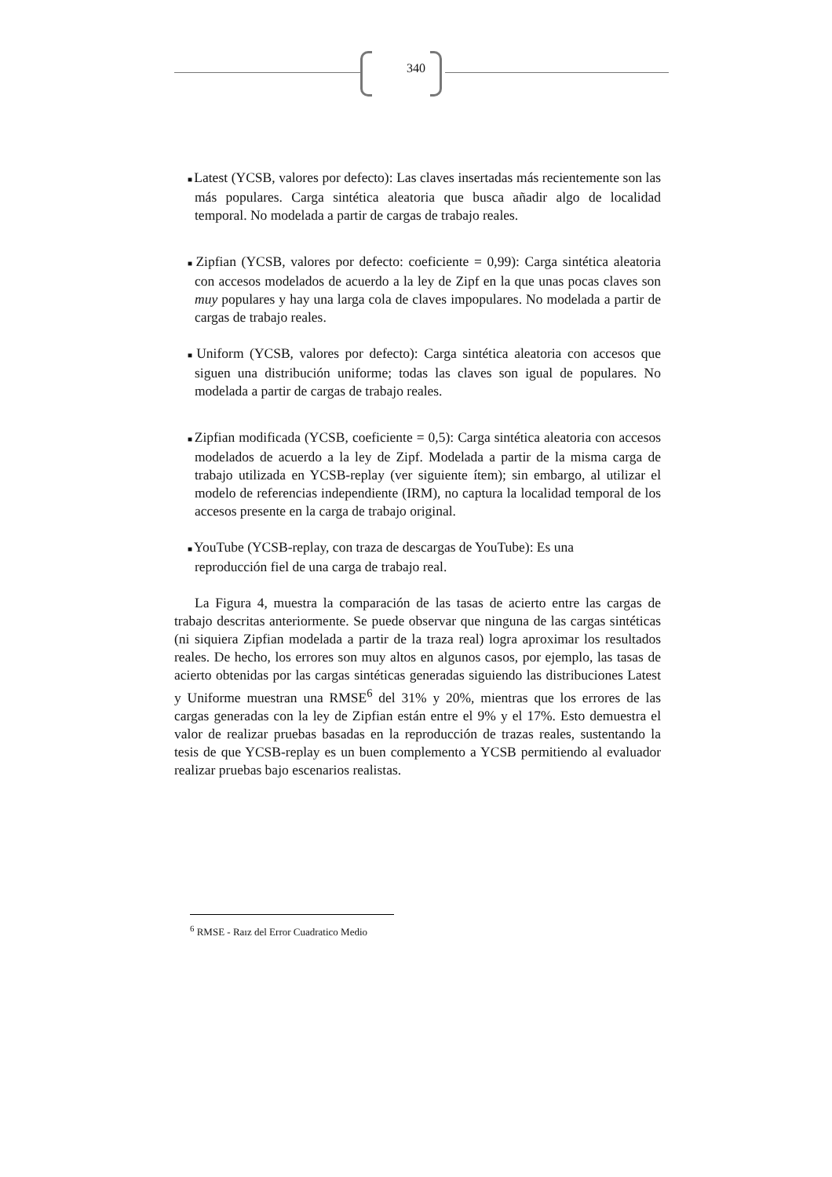340
■Latest (YCSB, valores por defecto): Las claves insertadas más recientemente son las más populares. Carga sintética aleatoria que busca añadir algo de localidad temporal. No modelada a partir de cargas de trabajo reales.
■Zipfian (YCSB, valores por defecto: coeficiente = 0,99): Carga sintética aleatoria con accesos modelados de acuerdo a la ley de Zipf en la que unas pocas claves son muy populares y hay una larga cola de claves impopulares. No modelada a partir de cargas de trabajo reales.
■Uniform (YCSB, valores por defecto): Carga sintética aleatoria con accesos que siguen una distribución uniforme; todas las claves son igual de populares. No modelada a partir de cargas de trabajo reales.
■Zipfian modificada (YCSB, coeficiente = 0,5): Carga sintética aleatoria con accesos modelados de acuerdo a la ley de Zipf. Modelada a partir de la misma carga de trabajo utilizada en YCSB-replay (ver siguiente ítem); sin embargo, al utilizar el modelo de referencias independiente (IRM), no captura la localidad temporal de los accesos presente en la carga de trabajo original.
■YouTube (YCSB-replay, con traza de descargas de YouTube): Es una
reproducción fiel de una carga de trabajo real.
La Figura 4, muestra la comparación de las tasas de acierto entre las cargas de trabajo descritas anteriormente. Se puede observar que ninguna de las cargas sintéticas (ni siquiera Zipfian modelada a partir de la traza real) logra aproximar los resultados reales. De hecho, los errores son muy altos en algunos casos, por ejemplo, las tasas de acierto obtenidas por las cargas sintéticas generadas siguiendo las distribuciones Latest y Uniforme muestran una RMSE<sup>6</sup> del 31% y 20%, mientras que los errores de las cargas generadas con la ley de Zipfian están entre el 9% y el 17%. Esto demuestra el valor de realizar pruebas basadas en la reproducción de trazas reales, sustentando la tesis de que YCSB-replay es un buen complemento a YCSB permitiendo al evaluador realizar pruebas bajo escenarios realistas.
<sup>6</sup> RMSE - Raız del Error Cuadratico Medio